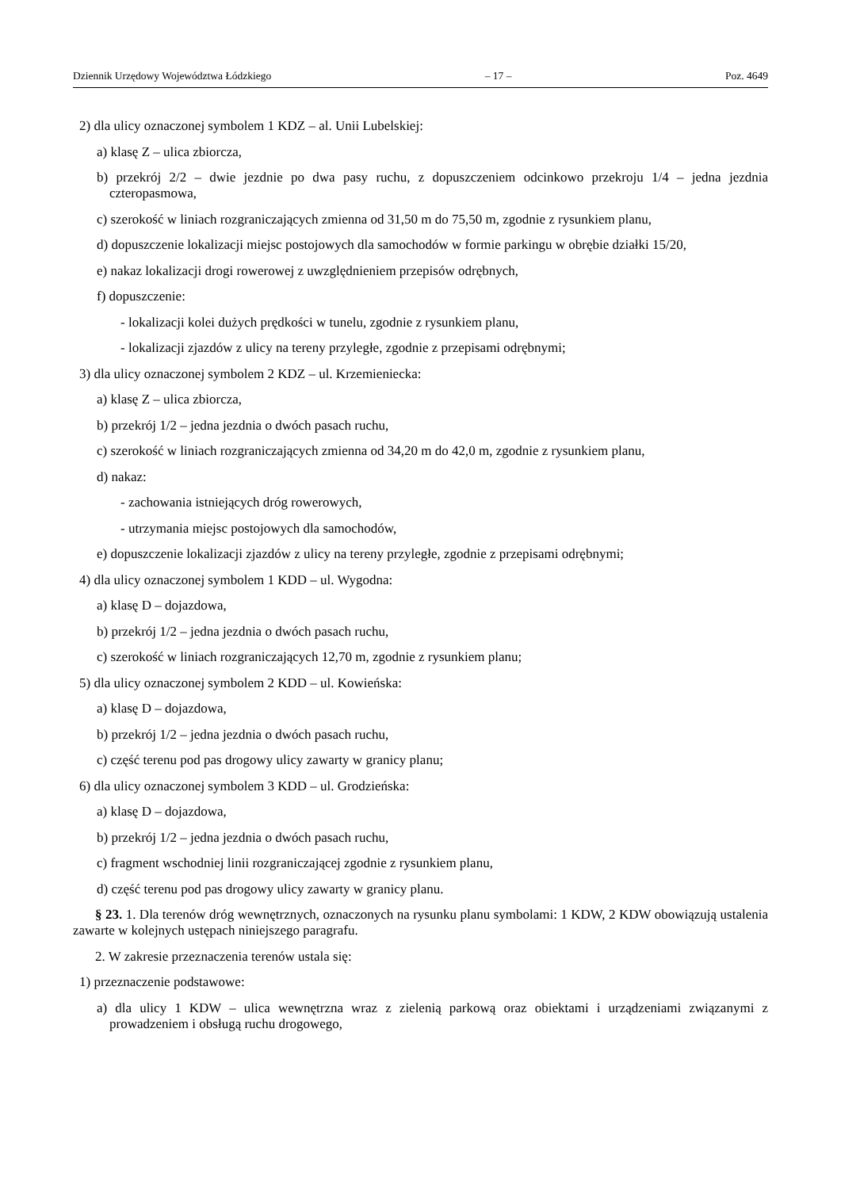Dziennik Urzędowy Województwa Łódzkiego – 17 – Poz. 4649
2) dla ulicy oznaczonej symbolem 1 KDZ – al. Unii Lubelskiej:
a) klasę Z – ulica zbiorcza,
b) przekrój 2/2 – dwie jezdnie po dwa pasy ruchu, z dopuszczeniem odcinkowo przekroju 1/4 – jedna jezdnia czteropasmowa,
c) szerokość w liniach rozgraniczających zmienna od 31,50 m do 75,50 m, zgodnie z rysunkiem planu,
d) dopuszczenie lokalizacji miejsc postojowych dla samochodów w formie parkingu w obrębie działki 15/20,
e) nakaz lokalizacji drogi rowerowej z uwzględnieniem przepisów odrębnych,
f) dopuszczenie:
- lokalizacji kolei dużych prędkości w tunelu, zgodnie z rysunkiem planu,
- lokalizacji zjazdów z ulicy na tereny przyległe, zgodnie z przepisami odrębnymi;
3) dla ulicy oznaczonej symbolem 2 KDZ – ul. Krzemieniecka:
a) klasę Z – ulica zbiorcza,
b) przekrój 1/2 – jedna jezdnia o dwóch pasach ruchu,
c) szerokość w liniach rozgraniczających zmienna od 34,20 m do 42,0 m, zgodnie z rysunkiem planu,
d) nakaz:
- zachowania istniejących dróg rowerowych,
- utrzymania miejsc postojowych dla samochodów,
e) dopuszczenie lokalizacji zjazdów z ulicy na tereny przyległe, zgodnie z przepisami odrębnymi;
4) dla ulicy oznaczonej symbolem 1 KDD – ul. Wygodna:
a) klasę D – dojazdowa,
b) przekrój 1/2 – jedna jezdnia o dwóch pasach ruchu,
c) szerokość w liniach rozgraniczających 12,70 m, zgodnie z rysunkiem planu;
5) dla ulicy oznaczonej symbolem 2 KDD – ul. Kowieńska:
a) klasę D – dojazdowa,
b) przekrój 1/2 – jedna jezdnia o dwóch pasach ruchu,
c) część terenu pod pas drogowy ulicy zawarty w granicy planu;
6) dla ulicy oznaczonej symbolem 3 KDD – ul. Grodzieńska:
a) klasę D – dojazdowa,
b) przekrój 1/2 – jedna jezdnia o dwóch pasach ruchu,
c) fragment wschodniej linii rozgraniczającej zgodnie z rysunkiem planu,
d) część terenu pod pas drogowy ulicy zawarty w granicy planu.
§ 23. 1. Dla terenów dróg wewnętrznych, oznaczonych na rysunku planu symbolami: 1 KDW, 2 KDW obowiązują ustalenia zawarte w kolejnych ustępach niniejszego paragrafu.
2. W zakresie przeznaczenia terenów ustala się:
1) przeznaczenie podstawowe:
a) dla ulicy 1 KDW – ulica wewnętrzna wraz z zielenią parkową oraz obiektami i urządzeniami związanymi z prowadzeniem i obsługą ruchu drogowego,